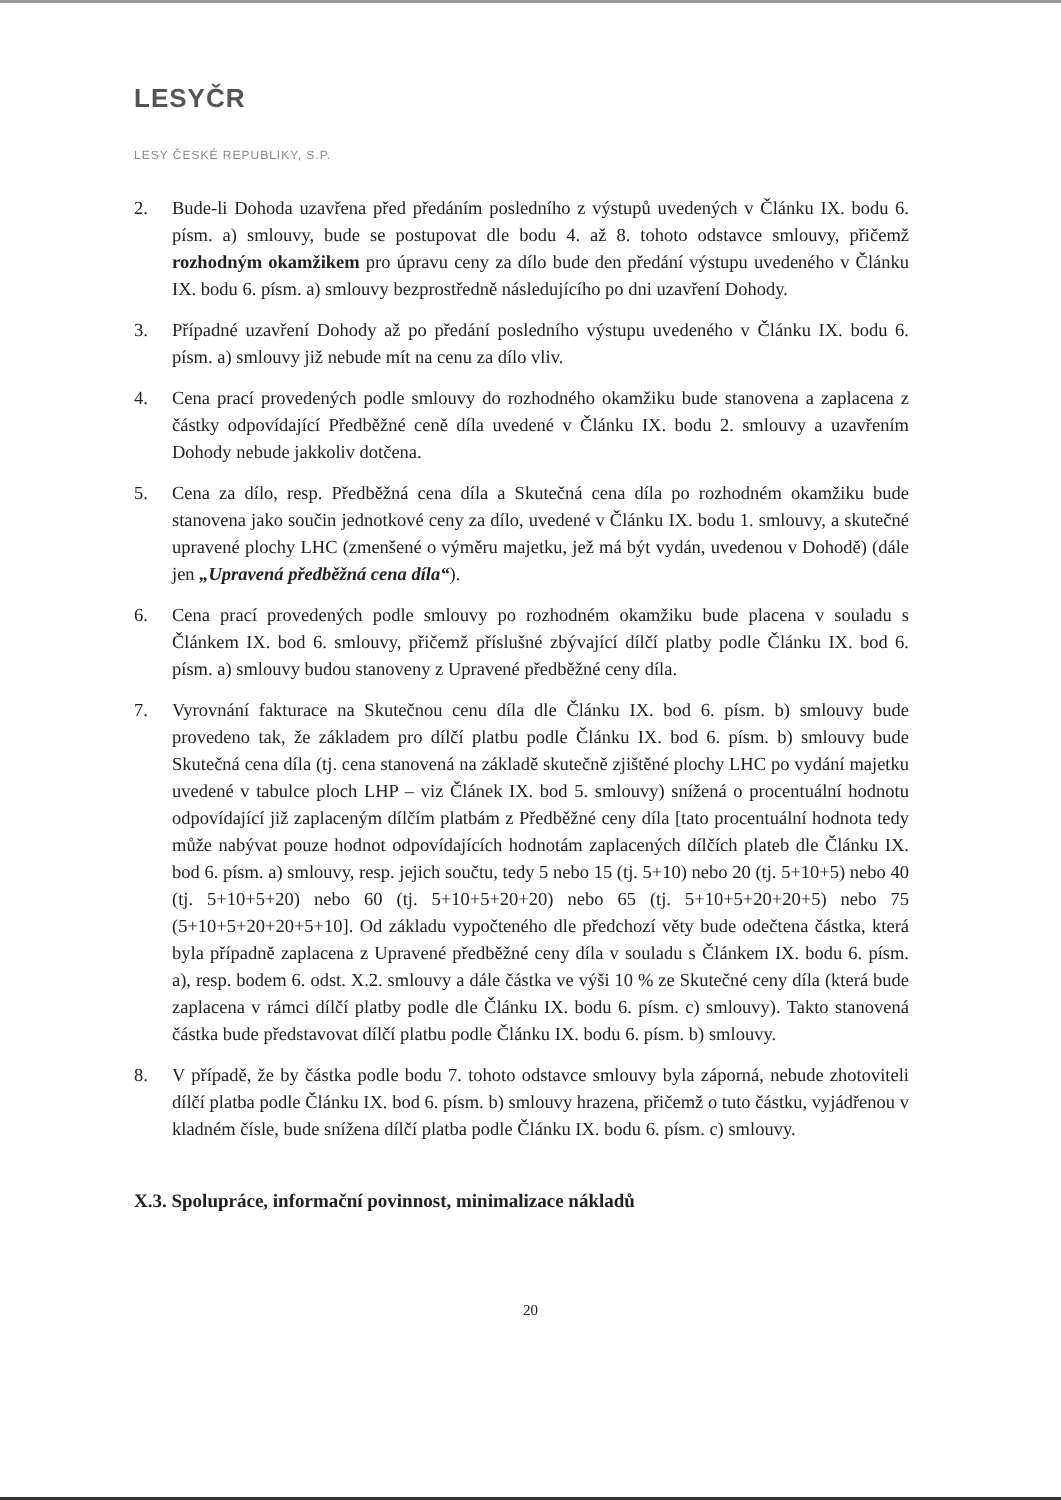LESYČR
LESY ČESKÉ REPUBLIKY, S.P.
2. Bude-li Dohoda uzavřena před předáním posledního z výstupů uvedených v Článku IX. bodu 6. písm. a) smlouvy, bude se postupovat dle bodu 4. až 8. tohoto odstavce smlouvy, přičemž rozhodným okamžikem pro úpravu ceny za dílo bude den předání výstupu uvedeného v Článku IX. bodu 6. písm. a) smlouvy bezprostředně následujícího po dni uzavření Dohody.
3. Případné uzavření Dohody až po předání posledního výstupu uvedeného v Článku IX. bodu 6. písm. a) smlouvy již nebude mít na cenu za dílo vliv.
4. Cena prací provedených podle smlouvy do rozhodného okamžiku bude stanovena a zaplacena z částky odpovídající Předběžné ceně díla uvedené v Článku IX. bodu 2. smlouvy a uzavřením Dohody nebude jakkoliv dotčena.
5. Cena za dílo, resp. Předběžná cena díla a Skutečná cena díla po rozhodném okamžiku bude stanovena jako součin jednotkové ceny za dílo, uvedené v Článku IX. bodu 1. smlouvy, a skutečné upravené plochy LHC (zmenšené o výměru majetku, jež má být vydán, uvedenou v Dohodě) (dále jen „Upravená předběžná cena díla“).
6. Cena prací provedených podle smlouvy po rozhodném okamžiku bude placena v souladu s Článkem IX. bod 6. smlouvy, přičemž příslušné zbývající dílčí platby podle Článku IX. bod 6. písm. a) smlouvy budou stanoveny z Upravené předběžné ceny díla.
7. Vyrovnání fakturace na Skutečnou cenu díla dle Článku IX. bod 6. písm. b) smlouvy bude provedeno tak, že základem pro dílčí platbu podle Článku IX. bod 6. písm. b) smlouvy bude Skutečná cena díla (tj. cena stanovená na základě skutečně zjištěné plochy LHC po vydání majetku uvedené v tabulce ploch LHP – viz Článek IX. bod 5. smlouvy) snížená o procentuální hodnotu odpovídající již zaplaceným dílčím platbám z Předběžné ceny díla [tato procentuální hodnota tedy může nabývat pouze hodnot odpovídajících hodnotám zaplacených dílčích plateb dle Článku IX. bod 6. písm. a) smlouvy, resp. jejich součtu, tedy 5 nebo 15 (tj. 5+10) nebo 20 (tj. 5+10+5) nebo 40 (tj. 5+10+5+20) nebo 60 (tj. 5+10+5+20+20) nebo 65 (tj. 5+10+5+20+20+5) nebo 75 (5+10+5+20+20+5+10]. Od základu vypočteného dle předchozí věty bude odečtena částka, která byla případně zaplacena z Upravené předběžné ceny díla v souladu s Článkem IX. bodu 6. písm. a), resp. bodem 6. odst. X.2. smlouvy a dále částka ve výši 10 % ze Skutečné ceny díla (která bude zaplacena v rámci dílčí platby podle dle Článku IX. bodu 6. písm. c) smlouvy). Takto stanovená částka bude představovat dílčí platbu podle Článku IX. bodu 6. písm. b) smlouvy.
8. V případě, že by částka podle bodu 7. tohoto odstavce smlouvy byla záporná, nebude zhotoviteli dílčí platba podle Článku IX. bod 6. písm. b) smlouvy hrazena, přičemž o tuto částku, vyjádřenou v kladném čísle, bude snížena dílčí platba podle Článku IX. bodu 6. písm. c) smlouvy.
X.3. Spolupráce, informační povinnost, minimalizace nákladů
20